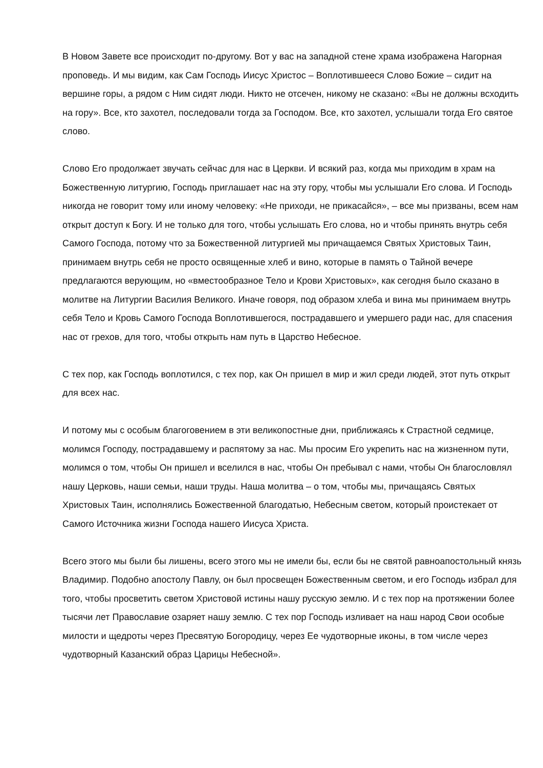В Новом Завете все происходит по-другому. Вот у вас на западной стене храма изображена Нагорная проповедь. И мы видим, как Сам Господь Иисус Христос – Воплотившееся Слово Божие – сидит на вершине горы, а рядом с Ним сидят люди. Никто не отсечен, никому не сказано: «Вы не должны всходить на гору». Все, кто захотел, последовали тогда за Господом. Все, кто захотел, услышали тогда Его святое слово.
Слово Его продолжает звучать сейчас для нас в Церкви. И всякий раз, когда мы приходим в храм на Божественную литургию, Господь приглашает нас на эту гору, чтобы мы услышали Его слова. И Господь никогда не говорит тому или иному человеку: «Не приходи, не прикасайся», – все мы призваны, всем нам открыт доступ к Богу. И не только для того, чтобы услышать Его слова, но и чтобы принять внутрь себя Самого Господа, потому что за Божественной литургией мы причащаемся Святых Христовых Таин, принимаем внутрь себя не просто освященные хлеб и вино, которые в память о Тайной вечере предлагаются верующим, но «вместообразное Тело и Крови Христовых», как сегодня было сказано в молитве на Литургии Василия Великого. Иначе говоря, под образом хлеба и вина мы принимаем внутрь себя Тело и Кровь Самого Господа Воплотившегося, пострадавшего и умершего ради нас, для спасения нас от грехов, для того, чтобы открыть нам путь в Царство Небесное.
С тех пор, как Господь воплотился, с тех пор, как Он пришел в мир и жил среди людей, этот путь открыт для всех нас.
И потому мы с особым благоговением в эти великопостные дни, приближаясь к Страстной седмице, молимся Господу, пострадавшему и распятому за нас. Мы просим Его укрепить нас на жизненном пути, молимся о том, чтобы Он пришел и вселился в нас, чтобы Он пребывал с нами, чтобы Он благословлял нашу Церковь, наши семьи, наши труды. Наша молитва – о том, чтобы мы, причащаясь Святых Христовых Таин, исполнялись Божественной благодатью, Небесным светом, который проистекает от Самого Источника жизни Господа нашего Иисуса Христа.
Всего этого мы были бы лишены, всего этого мы не имели бы, если бы не святой равноапостольный князь Владимир. Подобно апостолу Павлу, он был просвещен Божественным светом, и его Господь избрал для того, чтобы просветить светом Христовой истины нашу русскую землю. И с тех пор на протяжении более тысячи лет Православие озаряет нашу землю. С тех пор Господь изливает на наш народ Свои особые милости и щедроты через Пресвятую Богородицу, через Ее чудотворные иконы, в том числе через чудотворный Казанский образ Царицы Небесной».